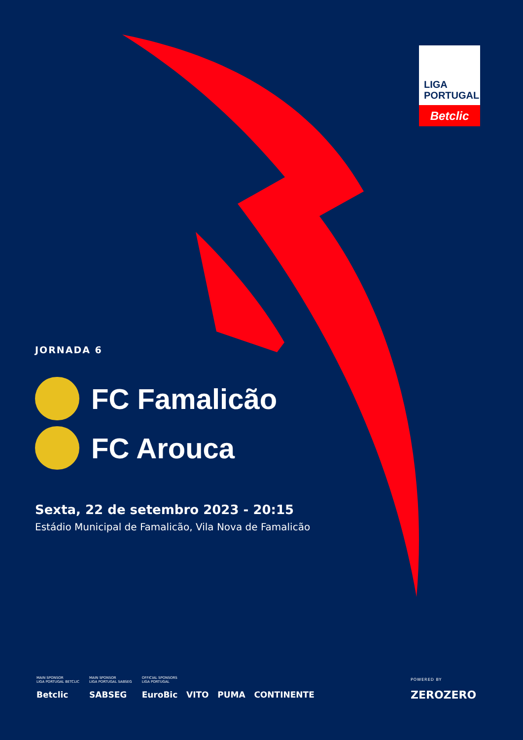LIGA
PORTUGAL
Betclic
JORNADA 6
FC Famalicão
FC Arouca
Sexta, 22 de setembro 2023 - 20:15
Estádio Municipal de Famalicão, Vila Nova de Famalicão
MAIN SPONSOR
LIGA PORTUGAL BETCLIC
Betclic
MAIN SPONSOR
LIGA PORTUGAL SABSEG
SABSEG
OFFICIAL SPONSORS
LIGA PORTUGAL
EuroBic VITO PUMA CONTINENTE
POWERED BY
ZEROZERO